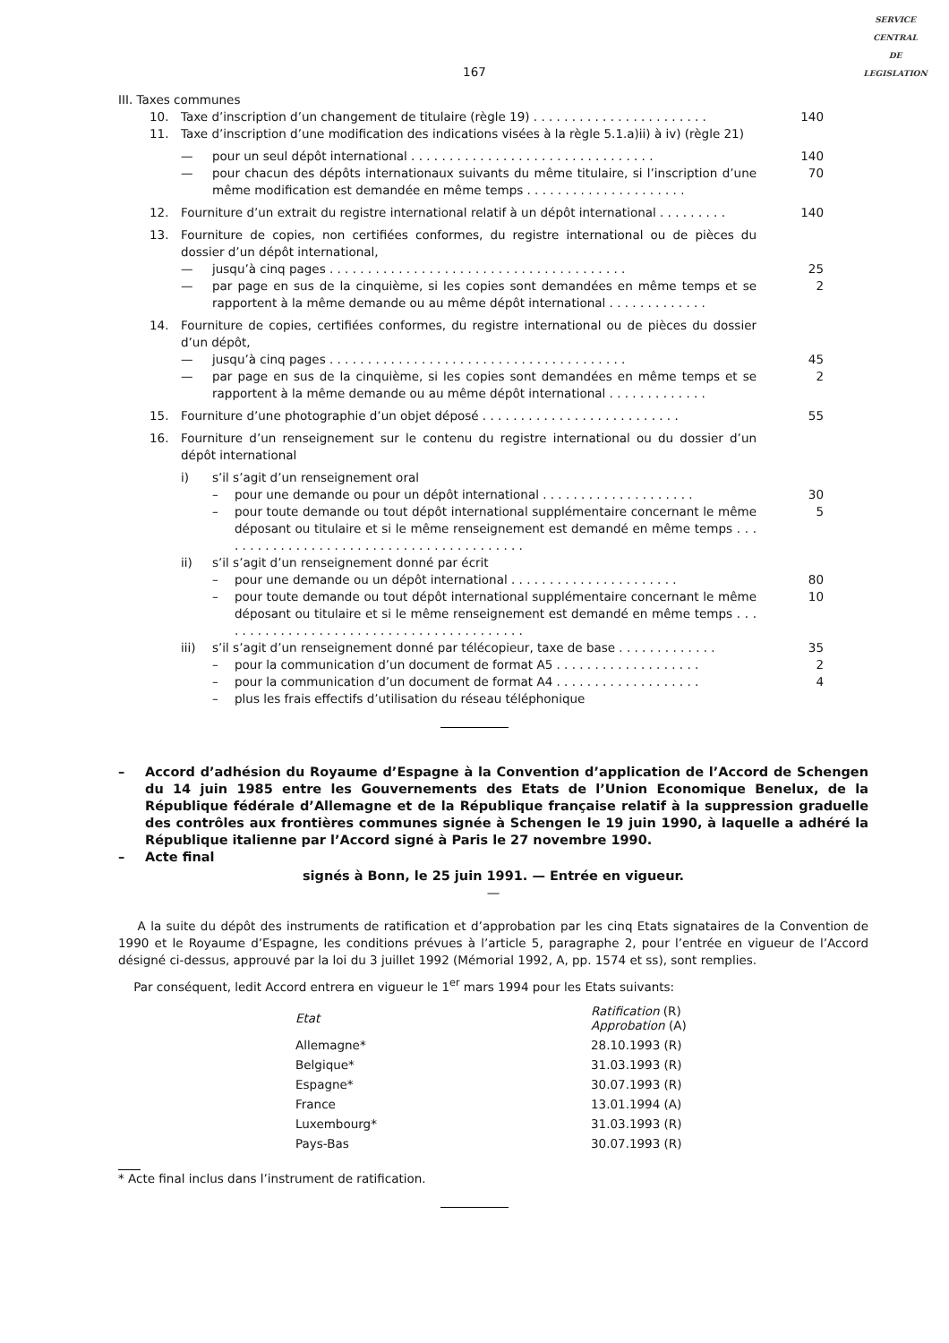SERVICE
CENTRAL
DE
LEGISLATION
167
III. Taxes communes
10. Taxe d’inscription d’un changement de titulaire (règle 19) . . . . . . . . . . . . . . . . . . . . . . .
140
11. Taxe d’inscription d’une modification des indications visées à la règle 5.1.a)ii) à iv) (règle 21)
— pour un seul dépôt international . . . . . . . . . . . . . . . . . . . . . . . . . . . . . . . .
140
— pour chacun des dépôts internationaux suivants du même titulaire, si l’inscription d’une même modification est demandée en même temps . . . . . . . . . . . . . . . . . . . . .
70
12. Fourniture d’un extrait du registre international relatif à un dépôt international . . . . . . . . .
140
13. Fourniture de copies, non certifiées conformes, du registre international ou de pièces du dossier d’un dépôt international,
— jusqu’à cinq pages . . . . . . . . . . . . . . . . . . . . . . . . . . . . . . . . . . . . . . .
25
— par page en sus de la cinquième, si les copies sont demandées en même temps et se rapportent à la même demande ou au même dépôt international . . . . . . . . . . . . .
2
14. Fourniture de copies, certifiées conformes, du registre international ou de pièces du dossier d’un dépôt,
— jusqu’à cinq pages . . . . . . . . . . . . . . . . . . . . . . . . . . . . . . . . . . . . . . .
45
— par page en sus de la cinquième, si les copies sont demandées en même temps et se rapportent à la même demande ou au même dépôt international . . . . . . . . . . . . .
2
15. Fourniture d’une photographie d’un objet déposé . . . . . . . . . . . . . . . . . . . . . . . . . .
55
16. Fourniture d’un renseignement sur le contenu du registre international ou du dossier d’un dépôt international
i) s’il s’agit d’un renseignement oral
– pour une demande ou pour un dépôt international . . . . . . . . . . . . . . . . . . . .
30
– pour toute demande ou tout dépôt international supplémentaire concernant le même déposant ou titulaire et si le même renseignement est demandé en même temps . . . . . . . . . . . . . . . . . . . . . . . . . . . . . . . . . . . . . . . . .
5
ii) s’il s’agit d’un renseignement donné par écrit
– pour une demande ou un dépôt international . . . . . . . . . . . . . . . . . . . . . .
80
– pour toute demande ou tout dépôt international supplémentaire concernant le même déposant ou titulaire et si le même renseignement est demandé en même temps . . . . . . . . . . . . . . . . . . . . . . . . . . . . . . . . . . . . . . . . .
10
iii) s’il s’agit d’un renseignement donné par télécopieur, taxe de base . . . . . . . . . . . . .
35
– pour la communication d’un document de format A5 . . . . . . . . . . . . . . . . . . .
2
– pour la communication d’un document de format A4 . . . . . . . . . . . . . . . . . . .
4
– plus les frais effectifs d’utilisation du réseau téléphonique
– Accord d’adhésion du Royaume d’Espagne à la Convention d’application de l’Accord de Schengen du 14 juin 1985 entre les Gouvernements des Etats de l’Union Economique Benelux, de la République fédérale d’Allemagne et de la République française relatif à la suppression graduelle des contrôles aux frontières communes signée à Schengen le 19 juin 1990, à laquelle a adhéré la République italienne par l’Accord signé à Paris le 27 novembre 1990.
– Acte final
signés à Bonn, le 25 juin 1991. — Entrée en vigueur.
—
A la suite du dépôt des instruments de ratification et d’approbation par les cinq Etats signataires de la Convention de 1990 et le Royaume d’Espagne, les conditions prévues à l’article 5, paragraphe 2, pour l’entrée en vigueur de l’Accord désigné ci-dessus, approuvé par la loi du 3 juillet 1992 (Mémorial 1992, A, pp. 1574 et ss), sont remplies.
Par conséquent, ledit Accord entrera en vigueur le 1<sup>er</sup> mars 1994 pour les Etats suivants:
| Etat | Ratification (R) Approbation (A) |
| --- | --- |
| Allemagne* | 28.10.1993 (R) |
| Belgique* | 31.03.1993 (R) |
| Espagne* | 30.07.1993 (R) |
| France | 13.01.1994 (A) |
| Luxembourg* | 31.03.1993 (R) |
| Pays-Bas | 30.07.1993 (R) |
* Acte final inclus dans l’instrument de ratification.